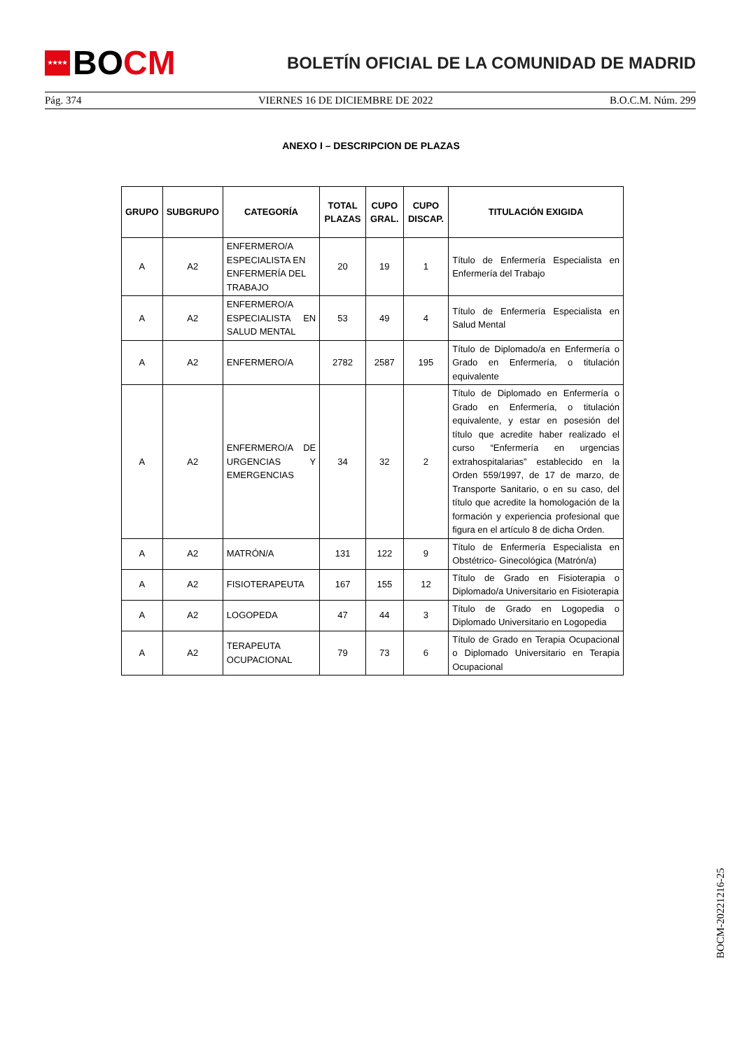★★★★
BO CM
BOLETÍN OFICIAL DE LA COMUNIDAD DE MADRID
Pág. 374 VIERNES 16 DE DICIEMBRE DE 2022 B.O.C.M. Núm. 299
ANEXO I – DESCRIPCION DE PLAZAS
| GRUPO | SUBGRUPO | CATEGORÍA | TOTAL PLAZAS | CUPO GRAL. | CUPO DISCAP. | TITULACIÓN EXIGIDA |
| --- | --- | --- | --- | --- | --- | --- |
| A | A2 | ENFERMERO/A ESPECIALISTA EN ENFERMERÍA DEL TRABAJO | 20 | 19 | 1 | Título de Enfermería Especialista en Enfermería del Trabajo |
| A | A2 | ENFERMERO/A ESPECIALISTA EN SALUD MENTAL | 53 | 49 | 4 | Título de Enfermería Especialista en Salud Mental |
| A | A2 | ENFERMERO/A | 2782 | 2587 | 195 | Título de Diplomado/a en Enfermería o Grado en Enfermería, o titulación equivalente |
| A | A2 | ENFERMERO/A DE URGENCIAS Y EMERGENCIAS | 34 | 32 | 2 | Título de Diplomado en Enfermería o Grado en Enfermería, o titulación equivalente, y estar en posesión del título que acredite haber realizado el curso “Enfermería en urgencias extrahospitalarias” establecido en la Orden 559/1997, de 17 de marzo, de Transporte Sanitario, o en su caso, del título que acredite la homologación de la formación y experiencia profesional que figura en el artículo 8 de dicha Orden. |
| A | A2 | MATRÓN/A | 131 | 122 | 9 | Título de Enfermería Especialista en Obstétrico- Ginecológica (Matrón/a) |
| A | A2 | FISIOTERAPEUTA | 167 | 155 | 12 | Título de Grado en Fisioterapia o Diplomado/a Universitario en Fisioterapia |
| A | A2 | LOGOPEDA | 47 | 44 | 3 | Título de Grado en Logopedia o Diplomado Universitario en Logopedia |
| A | A2 | TERAPEUTA OCUPACIONAL | 79 | 73 | 6 | Título de Grado en Terapia Ocupacional o Diplomado Universitario en Terapia Ocupacional |
BOCM-20221216-25